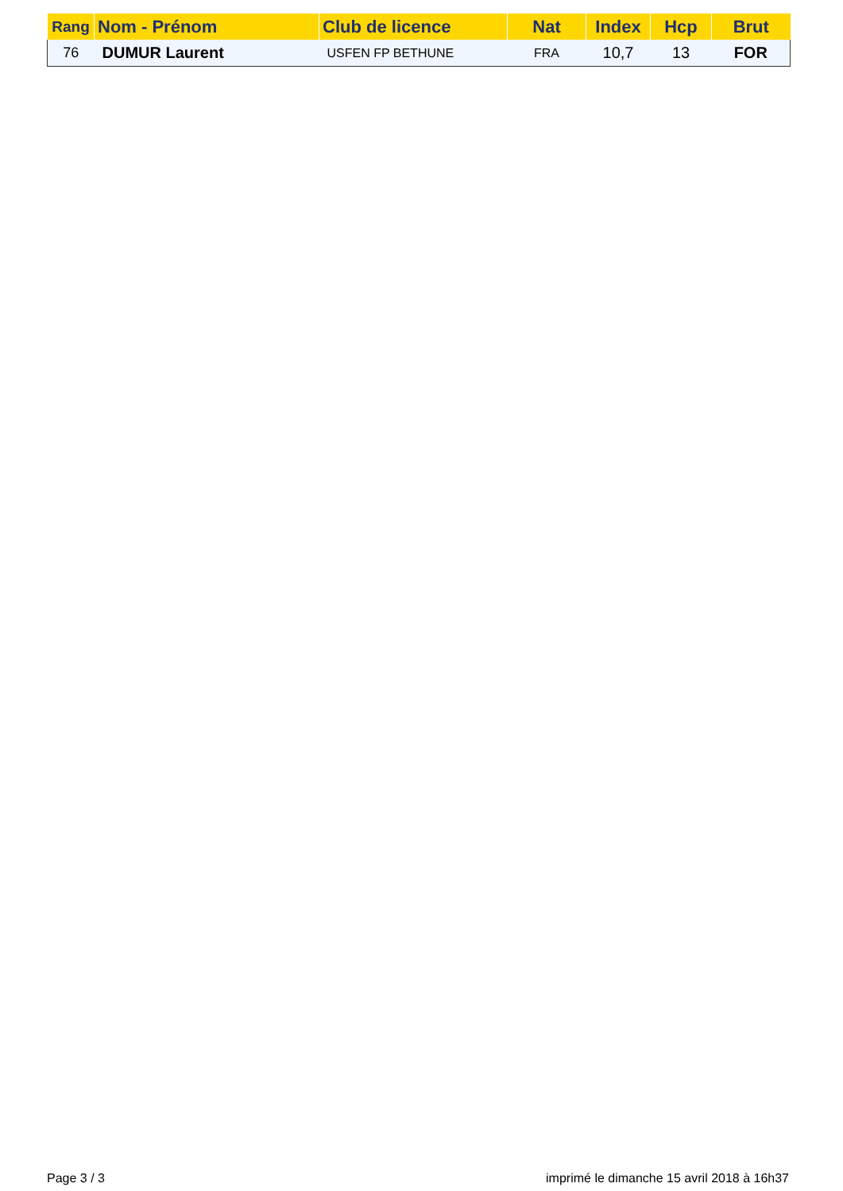| Rang | Nom - Prénom | Club de licence | Nat | Index | Hcp | Brut |
| --- | --- | --- | --- | --- | --- | --- |
| 76 | DUMUR Laurent | USFEN FP BETHUNE | FRA | 10,7 | 13 | FOR |
Page 3 / 3 imprimé le dimanche 15 avril 2018 à 16h37